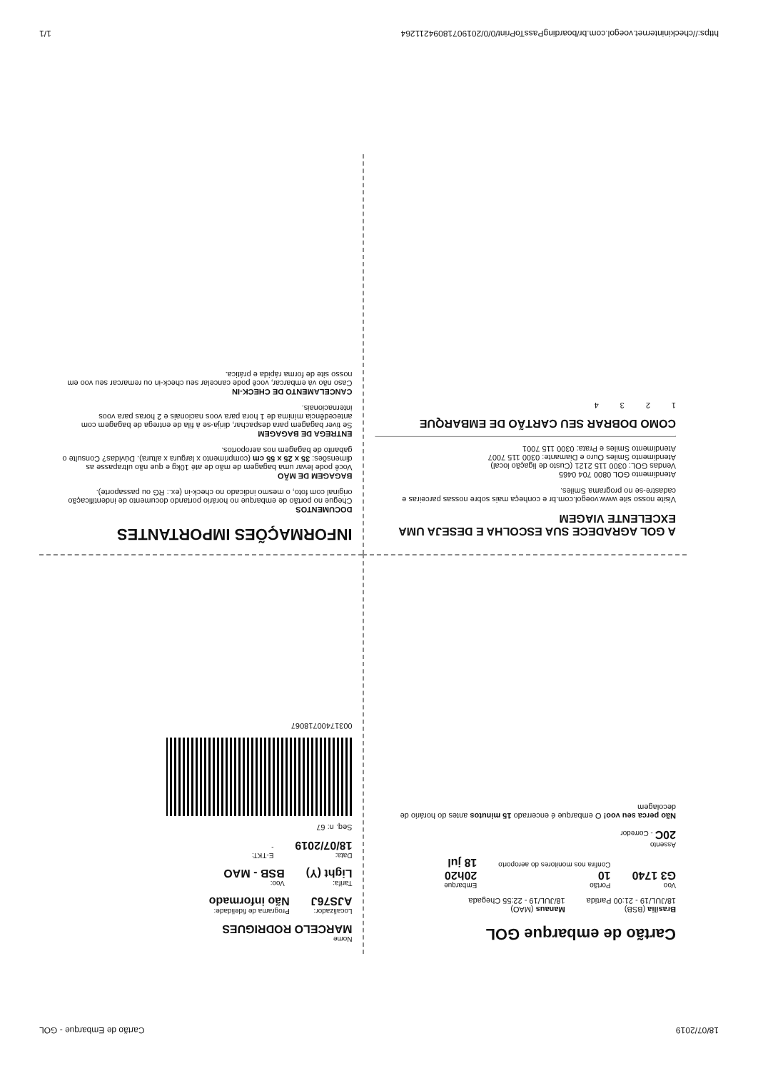18/07/2019 Cartão de Embarque - GOL
Cartão de embarque GOL
Brasília (BSB)
18/JUL/19 - 21:00 Partida
Manaus (MAO)
18/JUL/19 - 22:55 Chegada
Voo
G3 1740
Portão
10
Confira nos monitores do aeroporto
Embarque
20h20
18 jul
Assento
20C - Corredor
Não perca seu voo! O embarque é encerrado 15 minutos antes do horário de decolagem
Nome
MARCELO RODRIGUES
Localizador:
AJS76J
Programa de fidelidade:
Não informado
Tarifa:
Light (Y)
Voo:
BSB - MAO
Data:
18/07/2019
E-TKT:
-
Seq. n: 67
0031740071806​7
A GOL AGRADECE SUA ESCOLHA E DESEJA UMA EXCELENTE VIAGEM
Visite nosso site www.voegol.com.br e conheça mais sobre nossas parceiras e cadastre-se no programa Smiles.
Atendimento GOL 0800 704 0465
Vendas GOL: 0300 115 2121 (Custo de ligação local)
Atendimento Smiles Ouro e Diamante: 0300 115 7007
Atendimento Smiles e Prata: 0300 115 7001
COMO DOBRAR SEU CARTÃO DE EMBARQUE
1 2 3 4
INFORMAÇÕES IMPORTANTES
DOCUMENTOS
Chegue no portão de embarque no horário portando documento de indentificação original com foto, o mesmo indicado no check-in (ex.: RG ou passaporte).
BAGAGEM DE MÃO
Você pode levar uma bagagem de mão de até 10kg e que não ultrapasse as dimensões: 35 x 25 x 55 cm (comprimento x largura x altura). Dúvidas? Consulte o gabarito de bagagem nos aeroportos.
ENTREGA DE BAGAGEM
Se tiver bagagem para despachar, dirija-se à fila de entrega de bagagem com antecedência mínima de 1 hora para voos nacionais e 2 horas para voos internacionais.
CANCELAMENTO DE CHECK-IN
Caso não vá embarcar, você pode cancelar seu check-in ou remarcar seu voo em nosso site de forma rápida e prática.
https://checkininternet.voegol.com.br/boardingPassToPrint/0/0/20190718094211264 1/1